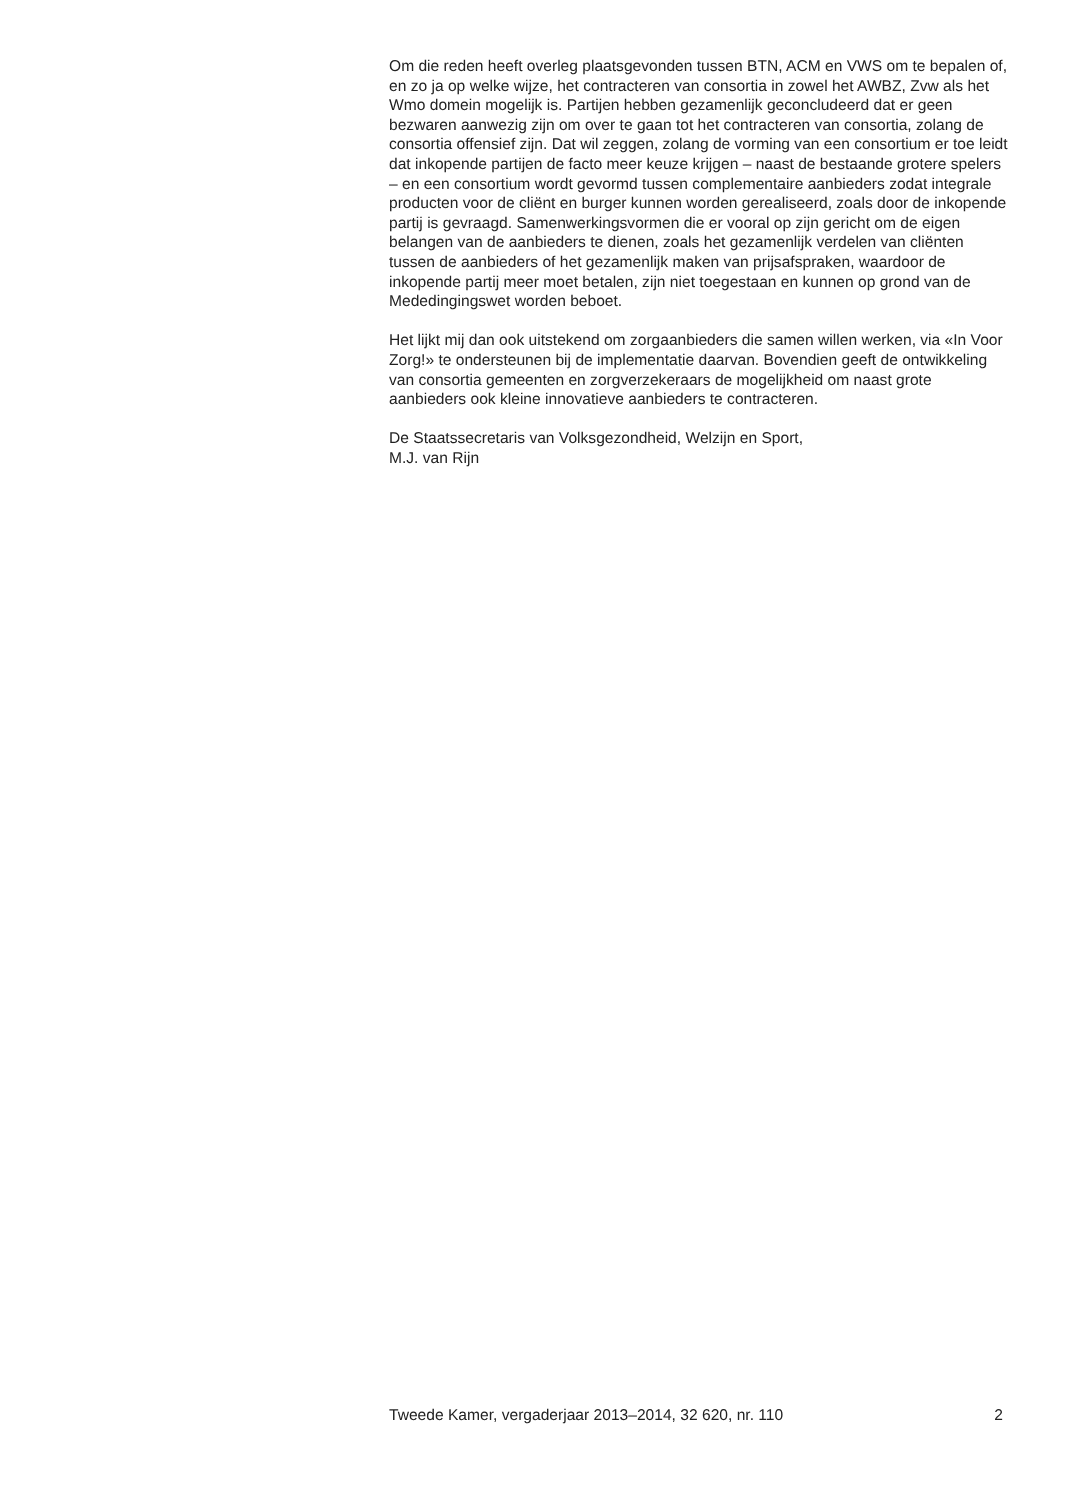Om die reden heeft overleg plaatsgevonden tussen BTN, ACM en VWS om te bepalen of, en zo ja op welke wijze, het contracteren van consortia in zowel het AWBZ, Zvw als het Wmo domein mogelijk is. Partijen hebben gezamenlijk geconcludeerd dat er geen bezwaren aanwezig zijn om over te gaan tot het contracteren van consortia, zolang de consortia offensief zijn. Dat wil zeggen, zolang de vorming van een consortium er toe leidt dat inkopende partijen de facto meer keuze krijgen – naast de bestaande grotere spelers – en een consortium wordt gevormd tussen complemen­taire aanbieders zodat integrale producten voor de cliënt en burger kunnen worden gerealiseerd, zoals door de inkopende partij is gevraagd. Samenwerkingsvormen die er vooral op zijn gericht om de eigen belangen van de aanbieders te dienen, zoals het gezamenlijk verdelen van cliënten tussen de aanbieders of het gezamenlijk maken van prijsaf­spraken, waardoor de inkopende partij meer moet betalen, zijn niet toegestaan en kunnen op grond van de Mededingingswet worden beboet.
Het lijkt mij dan ook uitstekend om zorgaanbieders die samen willen werken, via «In Voor Zorg!» te ondersteunen bij de implementatie daarvan. Bovendien geeft de ontwikkeling van consortia gemeenten en zorgverzekeraars de mogelijkheid om naast grote aanbieders ook kleine innovatieve aanbieders te contracteren.
De Staatssecretaris van Volksgezondheid, Welzijn en Sport,
M.J. van Rijn
Tweede Kamer, vergaderjaar 2013–2014, 32 620, nr. 110 2